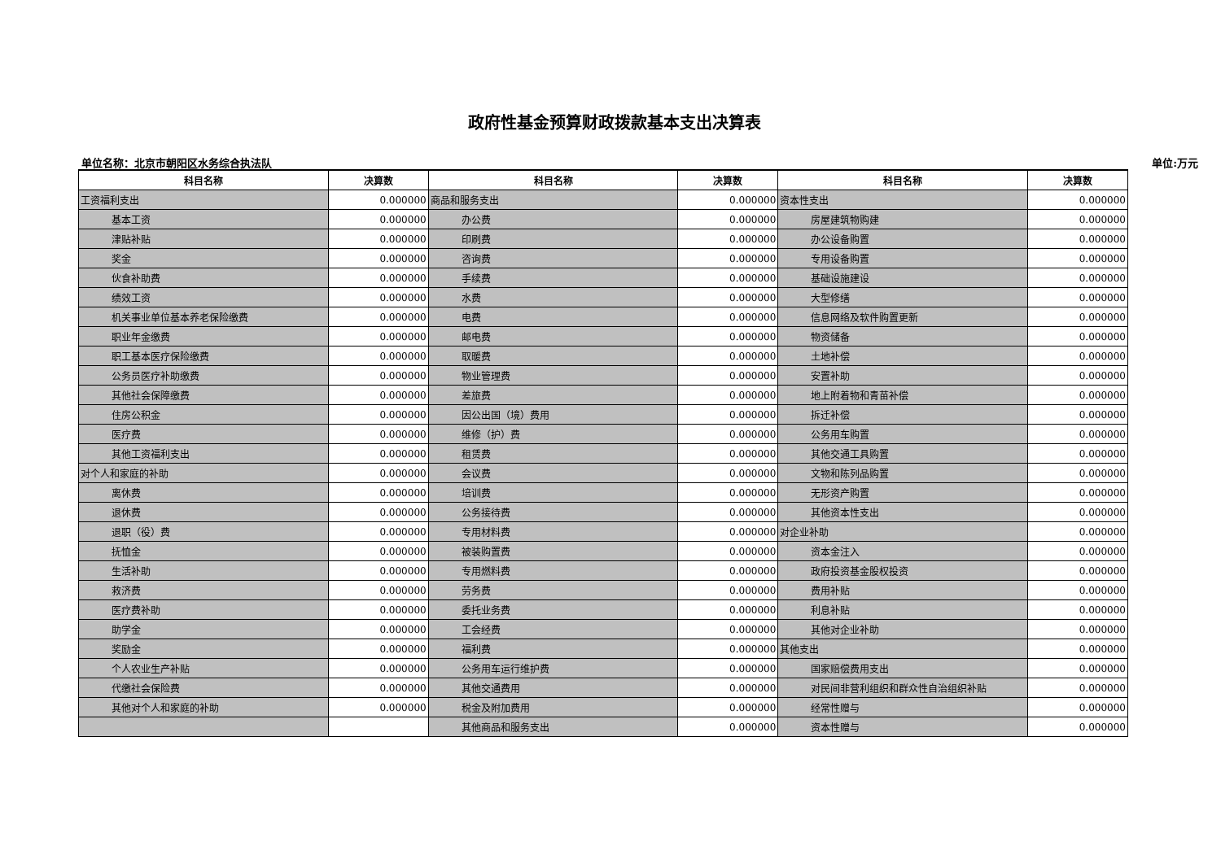政府性基金预算财政拨款基本支出决算表
单位名称：北京市朝阳区水务综合执法队 单位:万元
| 科目名称 | 决算数 | 科目名称 | 决算数 | 科目名称 | 决算数 |
| --- | --- | --- | --- | --- | --- |
| 工资福利支出 | 0.000000 | 商品和服务支出 | 0.000000 | 资本性支出 | 0.000000 |
| 基本工资 | 0.000000 | 办公费 | 0.000000 | 房屋建筑物购建 | 0.000000 |
| 津贴补贴 | 0.000000 | 印刷费 | 0.000000 | 办公设备购置 | 0.000000 |
| 奖金 | 0.000000 | 咨询费 | 0.000000 | 专用设备购置 | 0.000000 |
| 伙食补助费 | 0.000000 | 手续费 | 0.000000 | 基础设施建设 | 0.000000 |
| 绩效工资 | 0.000000 | 水费 | 0.000000 | 大型修缮 | 0.000000 |
| 机关事业单位基本养老保险缴费 | 0.000000 | 电费 | 0.000000 | 信息网络及软件购置更新 | 0.000000 |
| 职业年金缴费 | 0.000000 | 邮电费 | 0.000000 | 物资储备 | 0.000000 |
| 职工基本医疗保险缴费 | 0.000000 | 取暖费 | 0.000000 | 土地补偿 | 0.000000 |
| 公务员医疗补助缴费 | 0.000000 | 物业管理费 | 0.000000 | 安置补助 | 0.000000 |
| 其他社会保障缴费 | 0.000000 | 差旅费 | 0.000000 | 地上附着物和青苗补偿 | 0.000000 |
| 住房公积金 | 0.000000 | 因公出国（境）费用 | 0.000000 | 拆迁补偿 | 0.000000 |
| 医疗费 | 0.000000 | 维修（护）费 | 0.000000 | 公务用车购置 | 0.000000 |
| 其他工资福利支出 | 0.000000 | 租赁费 | 0.000000 | 其他交通工具购置 | 0.000000 |
| 对个人和家庭的补助 | 0.000000 | 会议费 | 0.000000 | 文物和陈列品购置 | 0.000000 |
| 离休费 | 0.000000 | 培训费 | 0.000000 | 无形资产购置 | 0.000000 |
| 退休费 | 0.000000 | 公务接待费 | 0.000000 | 其他资本性支出 | 0.000000 |
| 退职（役）费 | 0.000000 | 专用材料费 | 0.000000 | 对企业补助 | 0.000000 |
| 抚恤金 | 0.000000 | 被装购置费 | 0.000000 | 资本金注入 | 0.000000 |
| 生活补助 | 0.000000 | 专用燃料费 | 0.000000 | 政府投资基金股权投资 | 0.000000 |
| 救济费 | 0.000000 | 劳务费 | 0.000000 | 费用补贴 | 0.000000 |
| 医疗费补助 | 0.000000 | 委托业务费 | 0.000000 | 利息补贴 | 0.000000 |
| 助学金 | 0.000000 | 工会经费 | 0.000000 | 其他对企业补助 | 0.000000 |
| 奖励金 | 0.000000 | 福利费 | 0.000000 | 其他支出 | 0.000000 |
| 个人农业生产补贴 | 0.000000 | 公务用车运行维护费 | 0.000000 | 国家赔偿费用支出 | 0.000000 |
| 代缴社会保险费 | 0.000000 | 其他交通费用 | 0.000000 | 对民间非营利组织和群众性自治组织补贴 | 0.000000 |
| 其他对个人和家庭的补助 | 0.000000 | 税金及附加费用 | 0.000000 | 经常性赠与 | 0.000000 |
| | | 其他商品和服务支出 | 0.000000 | 资本性赠与 | 0.000000 |